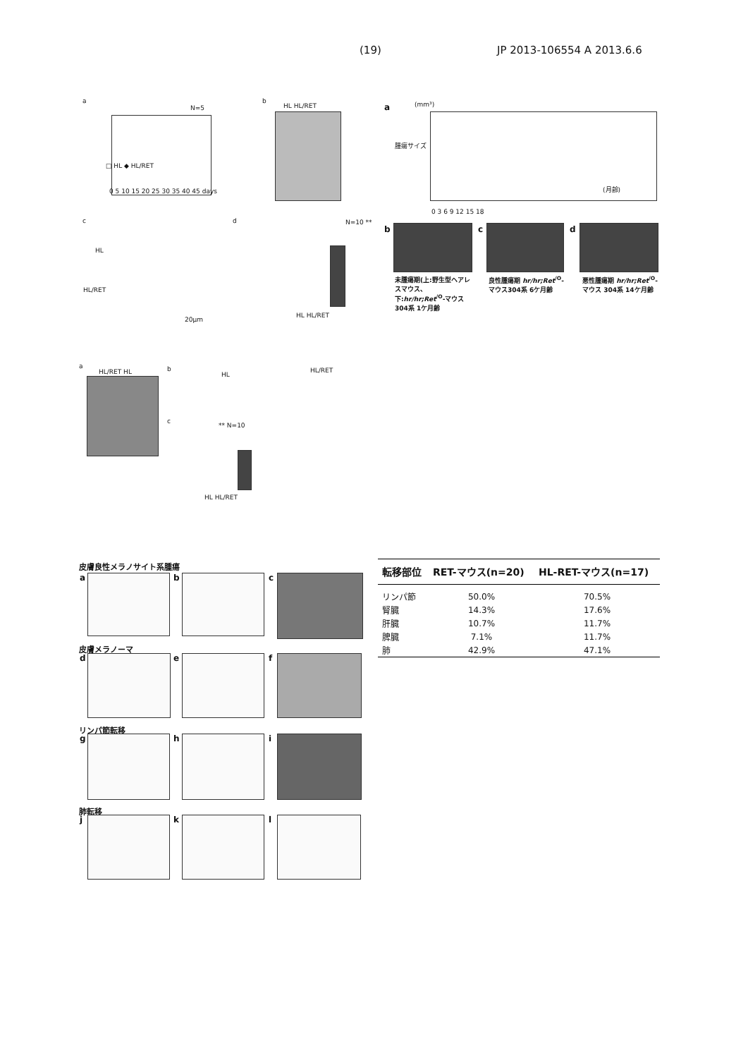(19) JP 2013-106554 A 2013.6.6
a
N=5
□ HL ◆ HL/RET
0 5 10 15 20 25 30 35 40 45 days
b
HL HL/RET a (mm³)
(月齢)
0 3 6 9 12 15 18
腫瘍サイズ
c
HL
HL/RET
20μm
d N=10 **
HL HL/RET
b c d
未腫瘍期(上:野生型ヘアレスマウス、下:hr/hr;Ret<sup>/O</sup>-マウス304系 1ケ月齢
良性腫瘍期 hr/hr;Ret<sup>/O</sup>-マウス304系 6ケ月齢
悪性腫瘍期 hr/hr;Ret<sup>/O</sup>-マウス 304系 14ケ月齢
a
HL/RET HL b
HL
HL/RET
c
** N=10
HL HL/RET
皮膚良性メラノサイト系腫瘍
皮膚メラノーマ
リンパ節転移
肺転移
a b c
d e f
g h i
j k l
| 転移部位 | RET-マウス(n=20) | HL-RET-マウス(n=17) |
| --- | --- | --- |
| リンパ節 | 50.0% | 70.5% |
| 腎臓 | 14.3% | 17.6% |
| 肝臓 | 10.7% | 11.7% |
| 脾臓 | 7.1% | 11.7% |
| 肺 | 42.9% | 47.1% |